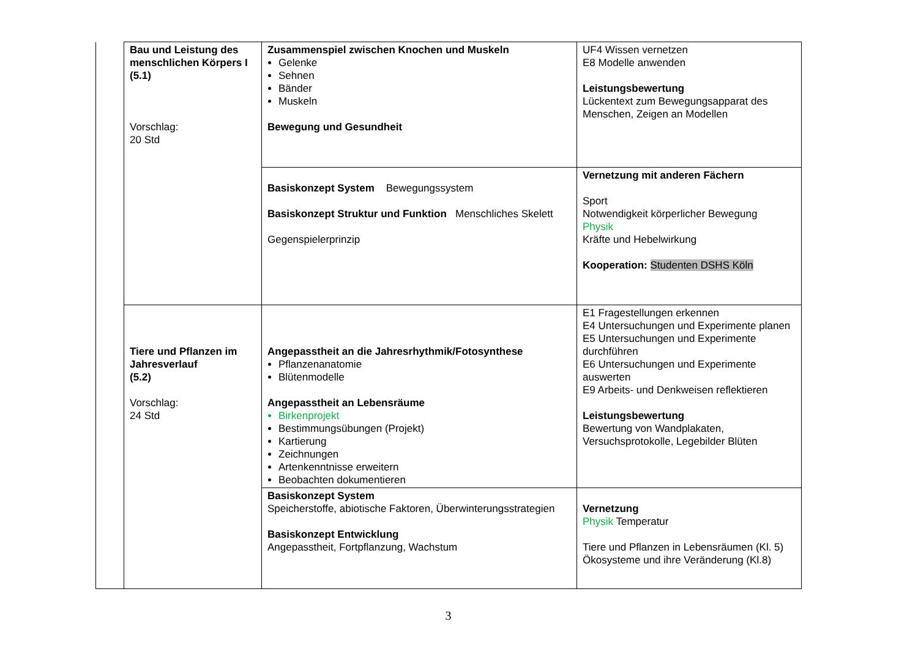| | Bau und Leistung des menschlichen Körpers I (5.1) Vorschlag: 20 Std | Zusammenspiel zwischen Knochen und Muskeln Gelenke Sehnen Bänder Muskeln Bewegung und Gesundheit | UF4 Wissen vernetzen E8 Modelle anwenden Leistungsbewertung Lückentext zum Bewegungsapparat des Menschen, Zeigen an Modellen |
| | | Basiskonzept System Bewegungssystem Basiskonzept Struktur und Funktion Menschliches Skelett Gegenspielerprinzip | Vernetzung mit anderen Fächern Sport Notwendigkeit körperlicher Bewegung Physik Kräfte und Hebelwirkung Kooperation: Studenten DSHS Köln |
| | Tiere und Pflanzen im Jahresverlauf (5.2) Vorschlag: 24 Std | Angepasstheit an die Jahresrhythmik/Fotosynthese Pflanzenanatomie Blütenmodelle Angepasstheit an Lebensräume Birkenprojekt Bestimmungsübungen (Projekt) Kartierung Zeichnungen Artenkenntnisse erweitern Beobachten dokumentieren | E1 Fragestellungen erkennen E4 Untersuchungen und Experimente planen E5 Untersuchungen und Experimente durchführen E6 Untersuchungen und Experimente auswerten E9 Arbeits- und Denkweisen reflektieren Leistungsbewertung Bewertung von Wandplakaten, Versuchsprotokolle, Legebilder Blüten |
| | | Basiskonzept System Speicherstoffe, abiotische Faktoren, Überwinterungsstrategien Basiskonzept Entwicklung Angepasstheit, Fortpflanzung, Wachstum | Vernetzung Physik Temperatur Tiere und Pflanzen in Lebensräumen (Kl. 5) Ökosysteme und ihre Veränderung (Kl.8) |
3